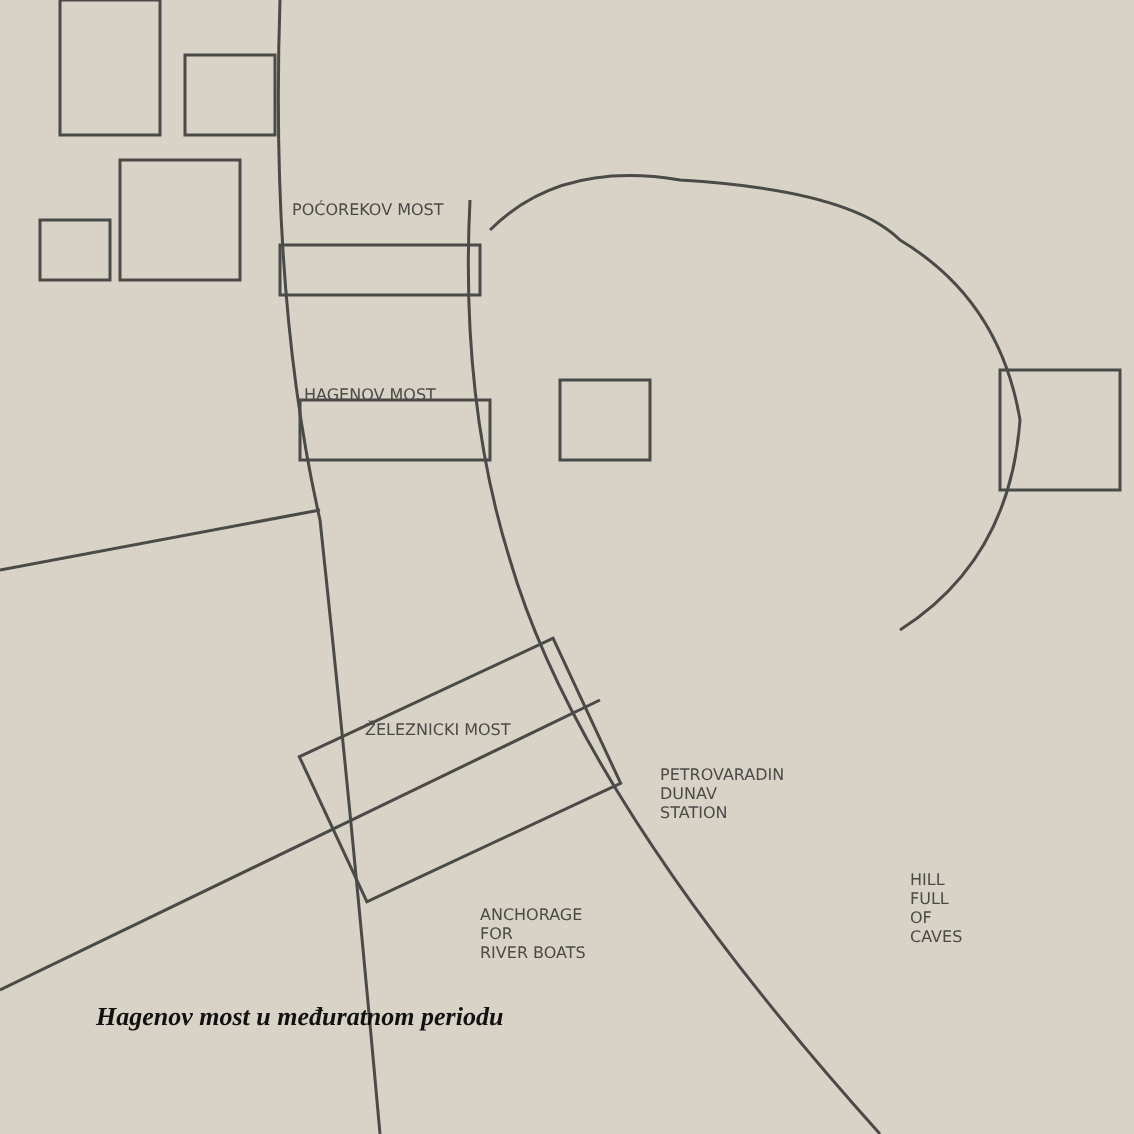POĆOREKOV MOST
HAGENOV MOST
ŽELEZNICKI MOST
PETROVARADIN
DUNAV
STATION
ANCHORAGE
FOR
RIVER BOATS
HILL
FULL
OF
CAVES
Hagenov most u međuratnom periodu